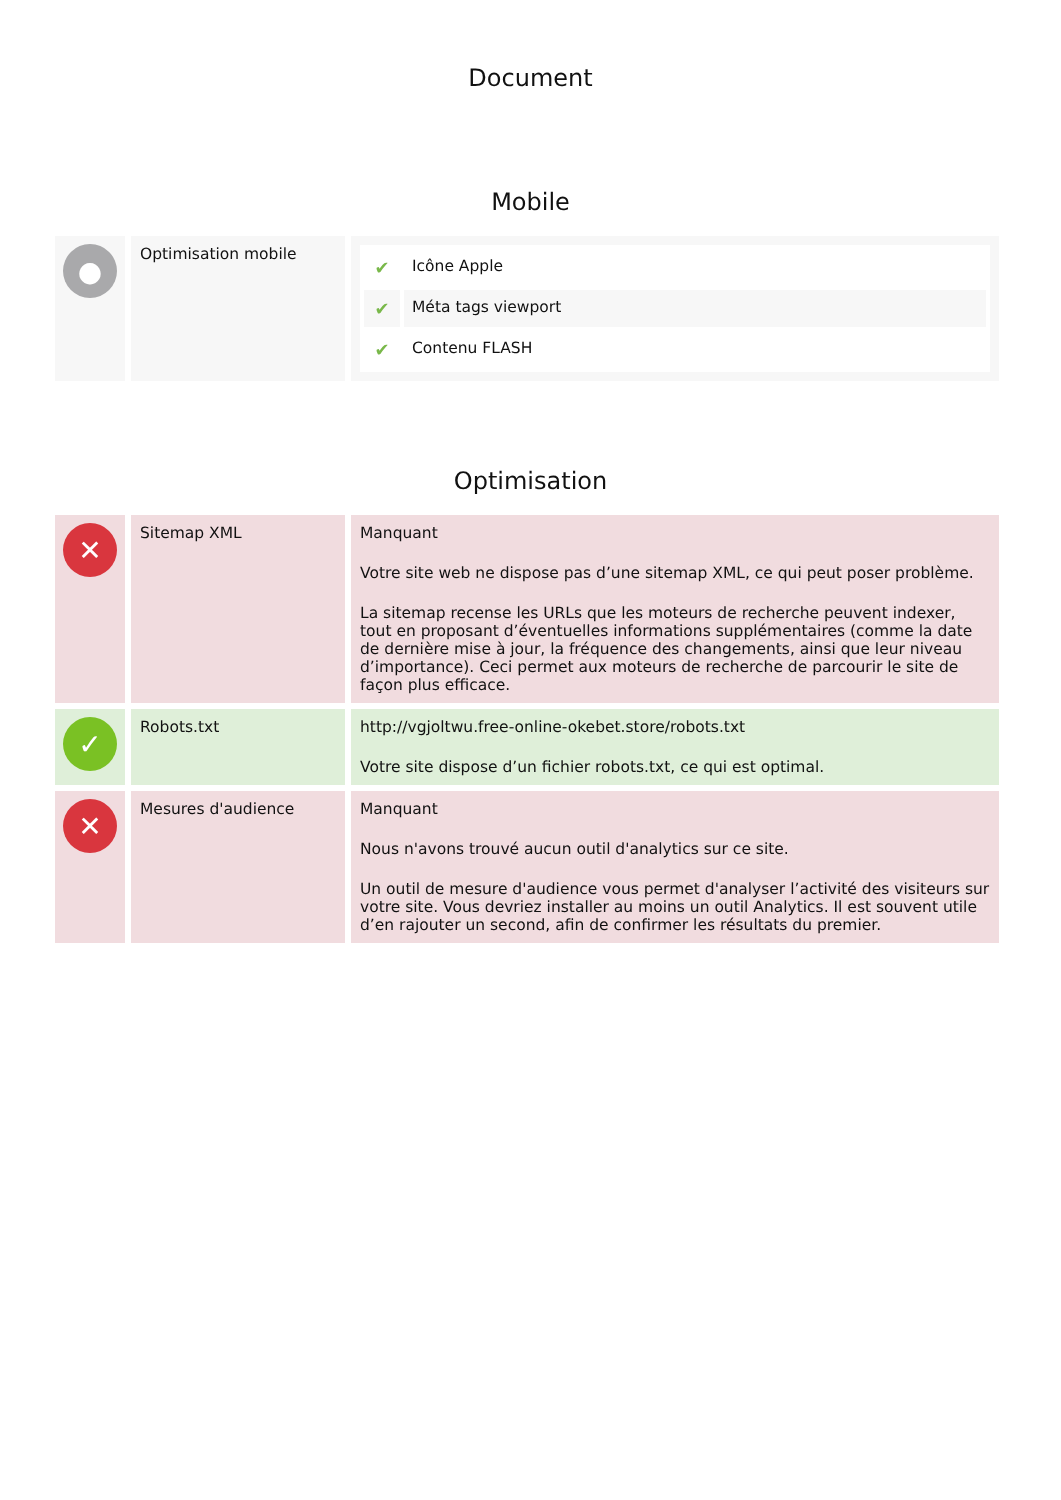Document
Mobile
| ● | Optimisation mobile | / ✔ / Icône Apple / / ✔ / Méta tags viewport / / ✔ / Contenu FLASH / |
Optimisation
| ✕ | Sitemap XML | Manquant Votre site web ne dispose pas d’une sitemap XML, ce qui peut poser problème. La sitemap recense les URLs que les moteurs de recherche peuvent indexer, tout en proposant d’éventuelles informations supplémentaires (comme la date de dernière mise à jour, la fréquence des changements, ainsi que leur niveau d’importance). Ceci permet aux moteurs de recherche de parcourir le site de façon plus efficace. |
| ✓ | Robots.txt | http://vgjoltwu.free-online-okebet.store/robots.txt Votre site dispose d’un fichier robots.txt, ce qui est optimal. |
| ✕ | Mesures d'audience | Manquant Nous n'avons trouvé aucun outil d'analytics sur ce site. Un outil de mesure d'audience vous permet d'analyser l’activité des visiteurs sur votre site. Vous devriez installer au moins un outil Analytics. Il est souvent utile d’en rajouter un second, afin de confirmer les résultats du premier. |